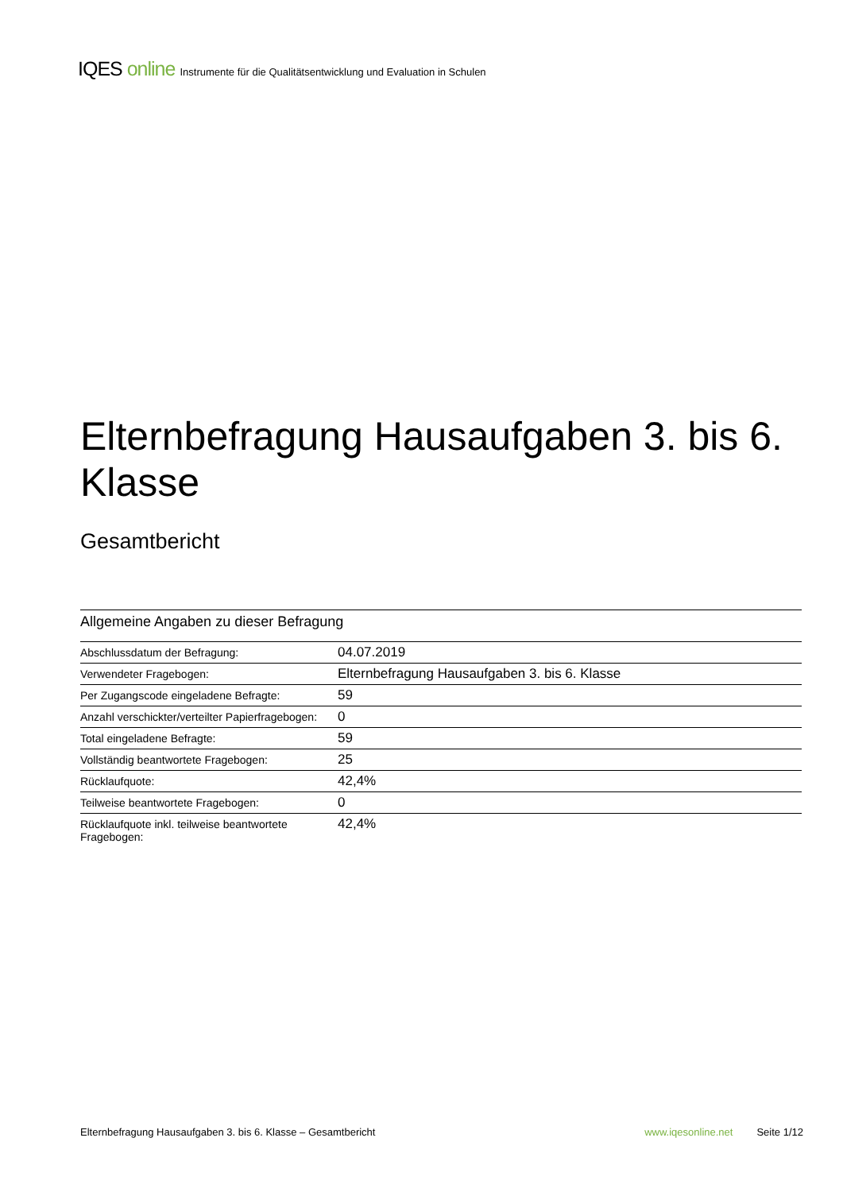IQES online Instrumente für die Qualitätsentwicklung und Evaluation in Schulen
Elternbefragung Hausaufgaben 3. bis 6. Klasse
Gesamtbericht
Allgemeine Angaben zu dieser Befragung
| Abschlussdatum der Befragung: | 04.07.2019 |
| Verwendeter Fragebogen: | Elternbefragung Hausaufgaben 3. bis 6. Klasse |
| Per Zugangscode eingeladene Befragte: | 59 |
| Anzahl verschickter/verteilter Papierfragebogen: | 0 |
| Total eingeladene Befragte: | 59 |
| Vollständig beantwortete Fragebogen: | 25 |
| Rücklaufquote: | 42,4% |
| Teilweise beantwortete Fragebogen: | 0 |
| Rücklaufquote inkl. teilweise beantwortete Fragebogen: | 42,4% |
Elternbefragung Hausaufgaben 3. bis 6. Klasse – Gesamtbericht www.iqesonline.net Seite 1/12